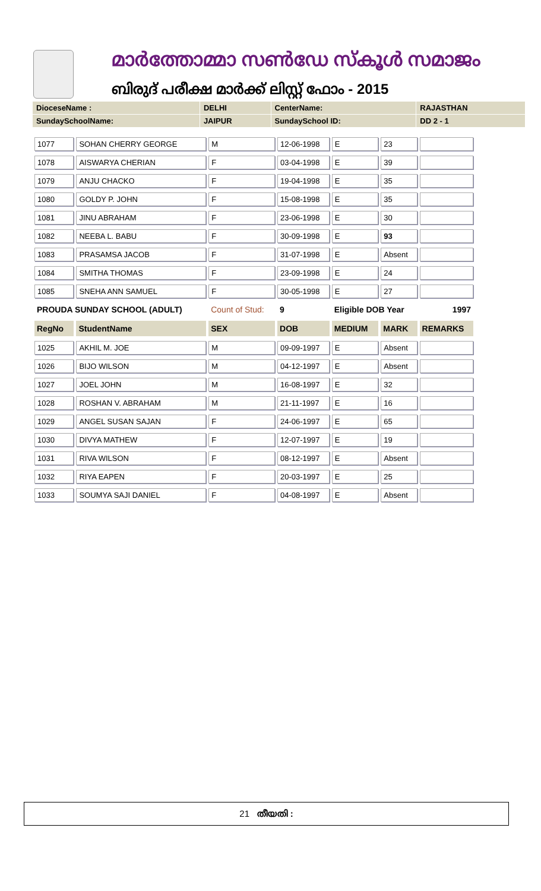മാർത്തോമ്മാ സൺഡേ സ്കൂൾ സമാജം
ബിരുദ് പരീക്ഷ മാർക്ക് ലിസ്റ്റ് ഫോം - 2015
| DioceseName : | DELHI | CenterName: | RAJASTHAN |
| SundaySchoolName: | JAIPUR | SundaySchool ID: | DD 2 - 1 |
| 1077 | SOHAN CHERRY GEORGE | M | 12-06-1998 | E | 23 | |
| 1078 | AISWARYA CHERIAN | F | 03-04-1998 | E | 39 | |
| 1079 | ANJU CHACKO | F | 19-04-1998 | E | 35 | |
| 1080 | GOLDY P. JOHN | F | 15-08-1998 | E | 35 | |
| 1081 | JINU ABRAHAM | F | 23-06-1998 | E | 30 | |
| 1082 | NEEBA L. BABU | F | 30-09-1998 | E | 93 | |
| 1083 | PRASAMSA JACOB | F | 31-07-1998 | E | Absent | |
| 1084 | SMITHA THOMAS | F | 23-09-1998 | E | 24 | |
| 1085 | SNEHA ANN SAMUEL | F | 30-05-1998 | E | 27 | |
| PROUDA SUNDAY SCHOOL (ADULT) | | Count of Stud: | 9 | Eligible DOB Year | | 1997 |
| RegNo | StudentName | SEX | DOB | MEDIUM | MARK | REMARKS |
| 1025 | AKHIL M. JOE | M | 09-09-1997 | E | Absent | |
| 1026 | BIJO WILSON | M | 04-12-1997 | E | Absent | |
| 1027 | JOEL JOHN | M | 16-08-1997 | E | 32 | |
| 1028 | ROSHAN V. ABRAHAM | M | 21-11-1997 | E | 16 | |
| 1029 | ANGEL SUSAN SAJAN | F | 24-06-1997 | E | 65 | |
| 1030 | DIVYA MATHEW | F | 12-07-1997 | E | 19 | |
| 1031 | RIVA WILSON | F | 08-12-1997 | E | Absent | |
| 1032 | RIYA EAPEN | F | 20-03-1997 | E | 25 | |
| 1033 | SOUMYA SAJI DANIEL | F | 04-08-1997 | E | Absent | |
21 തീയതി :